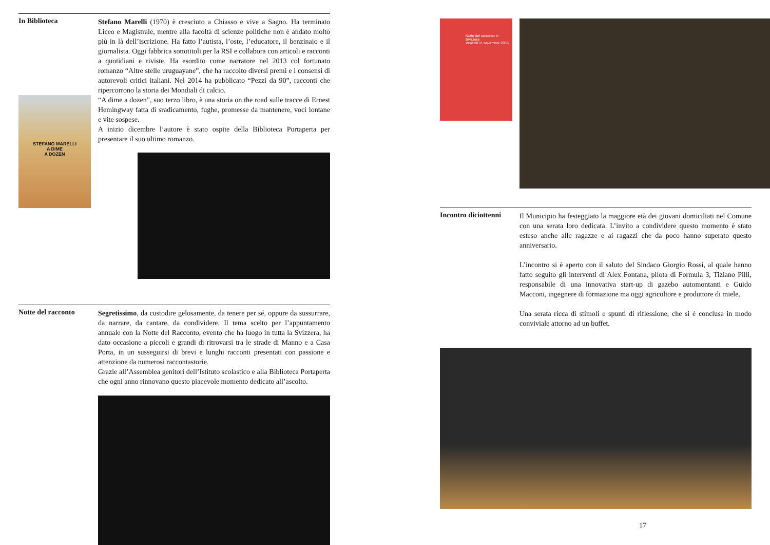In Biblioteca
Stefano Marelli (1970) è cresciuto a Chiasso e vive a Sagno. Ha terminato Liceo e Magistrale, mentre alla facoltà di scienze politiche non è andato molto più in là dell’iscrizione. Ha fatto l’autista, l’oste, l’educatore, il benzinaio e il giornalista. Oggi fabbrica sottotitoli per la RSI e collabora con articoli e racconti a quotidiani e riviste. Ha esordito come narratore nel 2013 col fortunato romanzo “Altre stelle uruguayane”, che ha raccolto diversi premi e i consensi di autorevoli critici italiani. Nel 2014 ha pubblicato “Pezzi da 90”, racconti che ripercorrono la storia dei Mondiali di calcio.
“A dime a dozen”, suo terzo libro, è una storia on the road sulle tracce di Ernest Hemingway fatta di sradicamento, fughe, promesse da mantenere, voci lontane e vite sospese.
A inizio dicembre l’autore è stato ospite della Biblioteca Portaperta per presentare il suo ultimo romanzo.
STEFANO MARELLI
A DIME
A DOZEN
Notte del racconto
Segretissimo, da custodire gelosamente, da tenere per sé, oppure da sussurrare, da narrare, da cantare, da condividere. Il tema scelto per l’appuntamento annuale con la Notte del Racconto, evento che ha luogo in tutta la Svizzera, ha dato occasione a piccoli e grandi di ritrovarsi tra le strade di Manno e a Casa Porta, in un susseguirsi di brevi e lunghi racconti presentati con passione e attenzione da numerosi raccontastorie.
Grazie all’Assemblea genitori dell’Istituto scolastico e alla Biblioteca Portaperta che ogni anno rinnovano questo piacevole momento dedicato all’ascolto.
Notte del racconto in Svizzera
Venerdì 11 novembre 2016
Incontro diciottenni
Il Municipio ha festeggiato la maggiore età dei giovani domiciliati nel Comune con una serata loro dedicata. L’invito a condividere questo momento è stato esteso anche alle ragazze e ai ragazzi che da poco hanno superato questo anniversario.
L’incontro si è aperto con il saluto del Sindaco Giorgio Rossi, al quale hanno fatto seguito gli interventi di Alex Fontana, pilota di Formula 3, Tiziano Pilli, responsabile di una innovativa start-up di gazebo automontanti e Guido Macconi, ingegnere di formazione ma oggi agricoltore e produttore di miele.
Una serata ricca di stimoli e spunti di riflessione, che si è conclusa in modo conviviale attorno ad un buffet.
17